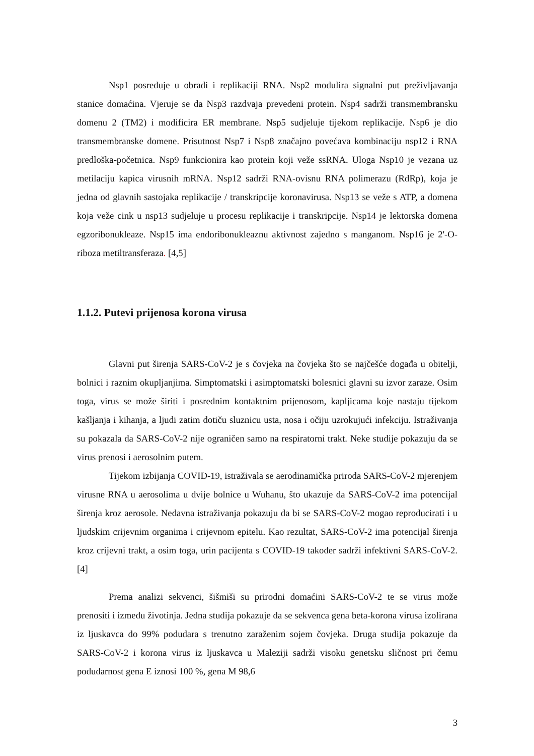Nsp1 posreduje u obradi i replikaciji RNA. Nsp2 modulira signalni put preživljavanja stanice domaćina. Vjeruje se da Nsp3 razdvaja prevedeni protein. Nsp4 sadrži transmembransku domenu 2 (TM2) i modificira ER membrane. Nsp5 sudjeluje tijekom replikacije. Nsp6 je dio transmembranske domene. Prisutnost Nsp7 i Nsp8 značajno povećava kombinaciju nsp12 i RNA predloška-početnica. Nsp9 funkcionira kao protein koji veže ssRNA. Uloga Nsp10 je vezana uz metilaciju kapica virusnih mRNA. Nsp12 sadrži RNA-ovisnu RNA polimerazu (RdRp), koja je jedna od glavnih sastojaka replikacije / transkripcije koronavirusa. Nsp13 se veže s ATP, a domena koja veže cink u nsp13 sudjeluje u procesu replikacije i transkripcije. Nsp14 je lektorska domena egzoribonukleaze. Nsp15 ima endoribonukleaznu aktivnost zajedno s manganom. Nsp16 je 2'-O-riboza metiltransferaza. [4,5]
1.1.2. Putevi prijenosa korona virusa
Glavni put širenja SARS-CoV-2 je s čovjeka na čovjeka što se najčešće događa u obitelji, bolnici i raznim okupljanjima. Simptomatski i asimptomatski bolesnici glavni su izvor zaraze. Osim toga, virus se može širiti i posrednim kontaktnim prijenosom, kapljicama koje nastaju tijekom kašljanja i kihanja, a ljudi zatim dotiču sluznicu usta, nosa i očiju uzrokujući infekciju. Istraživanja su pokazala da SARS-CoV-2 nije ograničen samo na respiratorni trakt. Neke studije pokazuju da se virus prenosi i aerosolnim putem.
Tijekom izbijanja COVID-19, istraživala se aerodinamička priroda SARS-CoV-2 mjerenjem virusne RNA u aerosolima u dvije bolnice u Wuhanu, što ukazuje da SARS-CoV-2 ima potencijal širenja kroz aerosole. Nedavna istraživanja pokazuju da bi se SARS-CoV-2 mogao reproducirati i u ljudskim crijevnim organima i crijevnom epitelu. Kao rezultat, SARS-CoV-2 ima potencijal širenja kroz crijevni trakt, a osim toga, urin pacijenta s COVID-19 također sadrži infektivni SARS-CoV-2. [4]
Prema analizi sekvenci, šišmiši su prirodni domaćini SARS-CoV-2 te se virus može prenositi i između životinja. Jedna studija pokazuje da se sekvenca gena beta-korona virusa izolirana iz ljuskavca do 99% podudara s trenutno zaraženim sojem čovjeka. Druga studija pokazuje da SARS-CoV-2 i korona virus iz ljuskavca u Maleziji sadrži visoku genetsku sličnost pri čemu podudarnost gena E iznosi 100 %, gena M 98,6
3